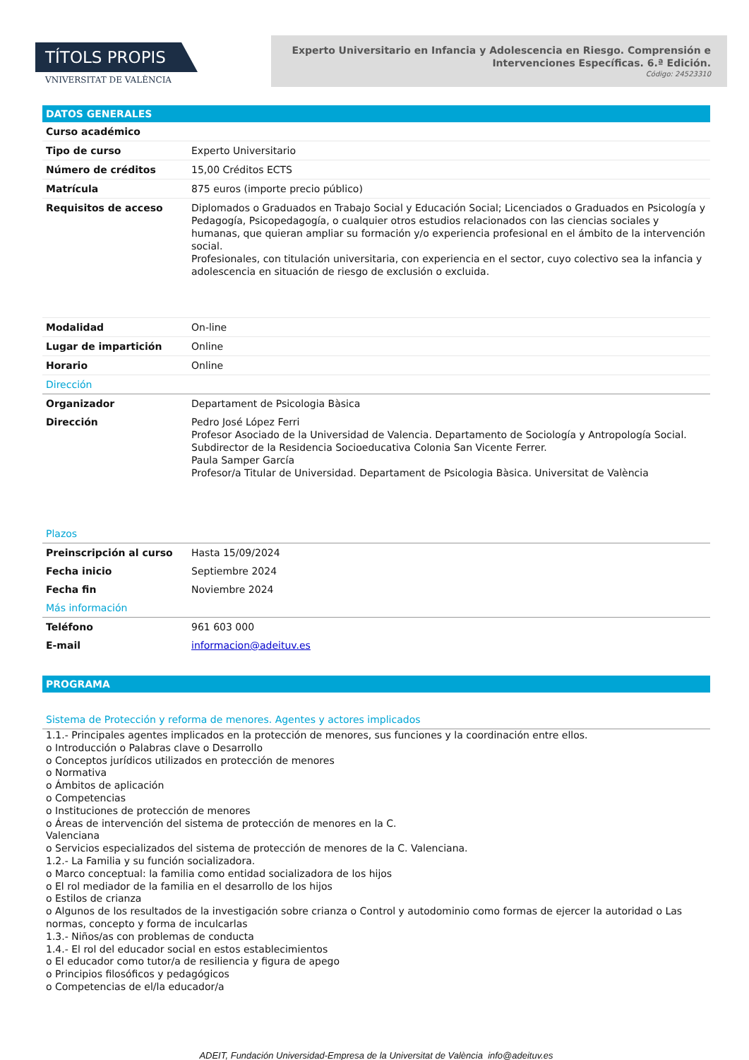TÍTOLS PROPIS
VNIVERSITAT DE VALÈNCIA
Experto Universitario en Infancia y Adolescencia en Riesgo. Comprensión e Intervenciones Específicas. 6.ª Edición.
Código: 24523310
DATOS GENERALES
| Curso académico | |
| Tipo de curso | Experto Universitario |
| Número de créditos | 15,00 Créditos ECTS |
| Matrícula | 875 euros (importe precio público) |
| Requisitos de acceso | Diplomados o Graduados en Trabajo Social y Educación Social; Licenciados o Graduados en Psicología y Pedagogía, Psicopedagogía, o cualquier otros estudios relacionados con las ciencias sociales y humanas, que quieran ampliar su formación y/o experiencia profesional en el ámbito de la intervención social. Profesionales, con titulación universitaria, con experiencia en el sector, cuyo colectivo sea la infancia y adolescencia en situación de riesgo de exclusión o excluida. |
| Modalidad | On-line |
| Lugar de impartición | Online |
| Horario | Online |
| Dirección | |
| Organizador | Departament de Psicologia Bàsica |
| Dirección | Pedro José López Ferri Profesor Asociado de la Universidad de Valencia. Departamento de Sociología y Antropología Social. Subdirector de la Residencia Socioeducativa Colonia San Vicente Ferrer. Paula Samper García Profesor/a Titular de Universidad. Departament de Psicologia Bàsica. Universitat de València |
| Plazos | |
| Preinscripción al curso | Hasta 15/09/2024 |
| Fecha inicio | Septiembre 2024 |
| Fecha fin | Noviembre 2024 |
| Más información | |
| Teléfono | 961 603 000 |
| E-mail | informacion@adeituv.es |
PROGRAMA
| Sistema de Protección y reforma de menores. Agentes y actores implicados |
1.1.- Principales agentes implicados en la protección de menores, sus funciones y la coordinación entre ellos.
o Introducción o Palabras clave o Desarrollo
o Conceptos jurídicos utilizados en protección de menores
o Normativa
o Ámbitos de aplicación
o Competencias
o Instituciones de protección de menores
o Áreas de intervención del sistema de protección de menores en la C.
Valenciana
o Servicios especializados del sistema de protección de menores de la C. Valenciana.
1.2.- La Familia y su función socializadora.
o Marco conceptual: la familia como entidad socializadora de los hijos
o El rol mediador de la familia en el desarrollo de los hijos
o Estilos de crianza
o Algunos de los resultados de la investigación sobre crianza o Control y autodominio como formas de ejercer la autoridad o Las normas, concepto y forma de inculcarlas
1.3.- Niños/as con problemas de conducta
1.4.- El rol del educador social en estos establecimientos
o El educador como tutor/a de resiliencia y figura de apego
o Principios filosóficos y pedagógicos
o Competencias de el/la educador/a
ADEIT, Fundación Universidad-Empresa de la Universitat de València info@adeituv.es